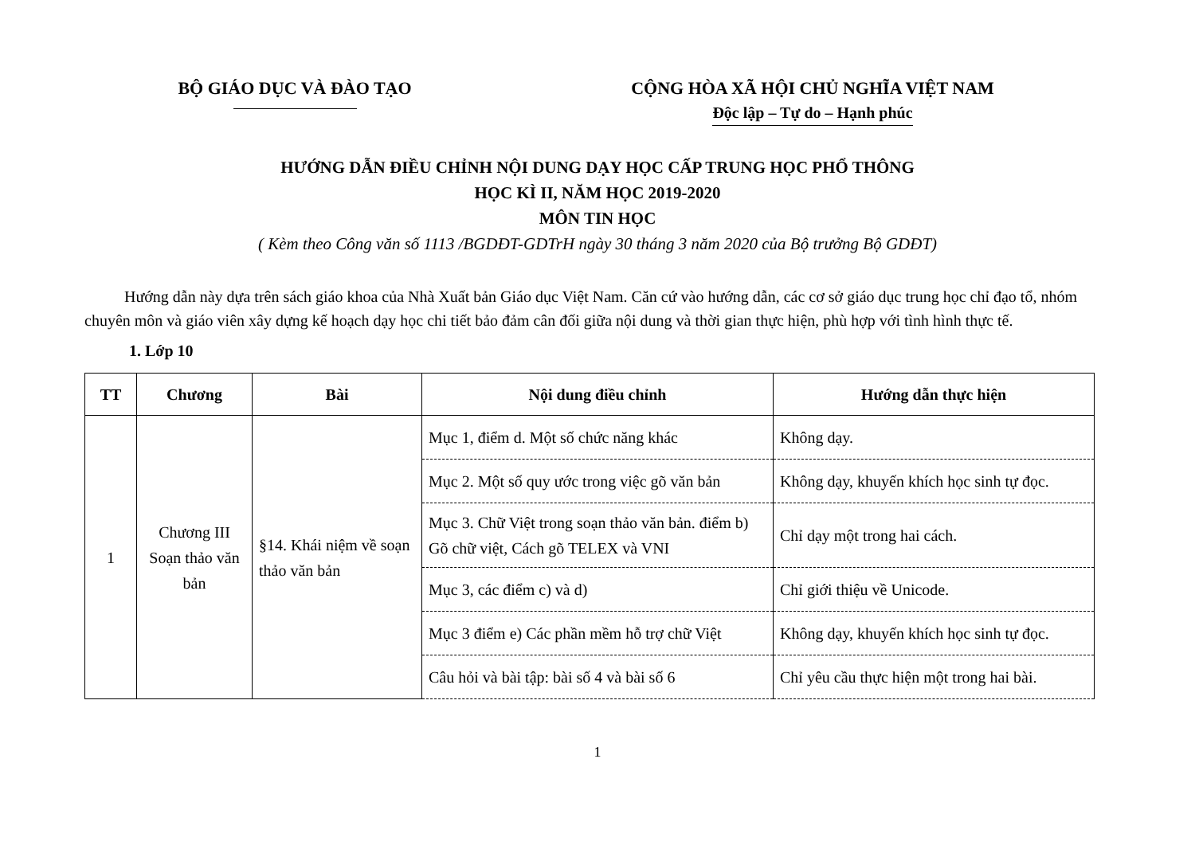BỘ GIÁO DỤC VÀ ĐÀO TẠO CỘNG HÒA XÃ HỘI CHỦ NGHĨA VIỆT NAM
Độc lập – Tự do – Hạnh phúc
HƯỚNG DẪN ĐIỀU CHỈNH NỘI DUNG DẠY HỌC CẤP TRUNG HỌC PHỔ THÔNG
HỌC KÌ II, NĂM HỌC 2019-2020
MÔN TIN HỌC
( Kèm theo Công văn số 1113 /BGDĐT-GDTrH ngày 30 tháng 3 năm 2020 của Bộ trưởng Bộ GDĐT)
Hướng dẫn này dựa trên sách giáo khoa của Nhà Xuất bản Giáo dục Việt Nam. Căn cứ vào hướng dẫn, các cơ sở giáo dục trung học chỉ đạo tổ, nhóm chuyên môn và giáo viên xây dựng kế hoạch dạy học chi tiết bảo đảm cân đối giữa nội dung và thời gian thực hiện, phù hợp với tình hình thực tế.
1. Lớp 10
| TT | Chương | Bài | Nội dung điều chỉnh | Hướng dẫn thực hiện |
| --- | --- | --- | --- | --- |
| 1 | Chương III Soạn thảo văn bản | §14. Khái niệm về soạn thảo văn bản | Mục 1, điểm d. Một số chức năng khác | Không dạy. |
| | | | Mục 2. Một số quy ước trong việc gõ văn bản | Không dạy, khuyến khích học sinh tự đọc. |
| | | | Mục 3. Chữ Việt trong soạn thảo văn bản. điểm b) Gõ chữ việt, Cách gõ TELEX và VNI | Chỉ dạy một trong hai cách. |
| | | | Mục 3, các điểm c) và d) | Chỉ giới thiệu về Unicode. |
| | | | Mục 3 điểm e) Các phần mềm hỗ trợ chữ Việt | Không dạy, khuyến khích học sinh tự đọc. |
| | | | Câu hỏi và bài tập: bài số 4 và bài số 6 | Chỉ yêu cầu thực hiện một trong hai bài. |
1